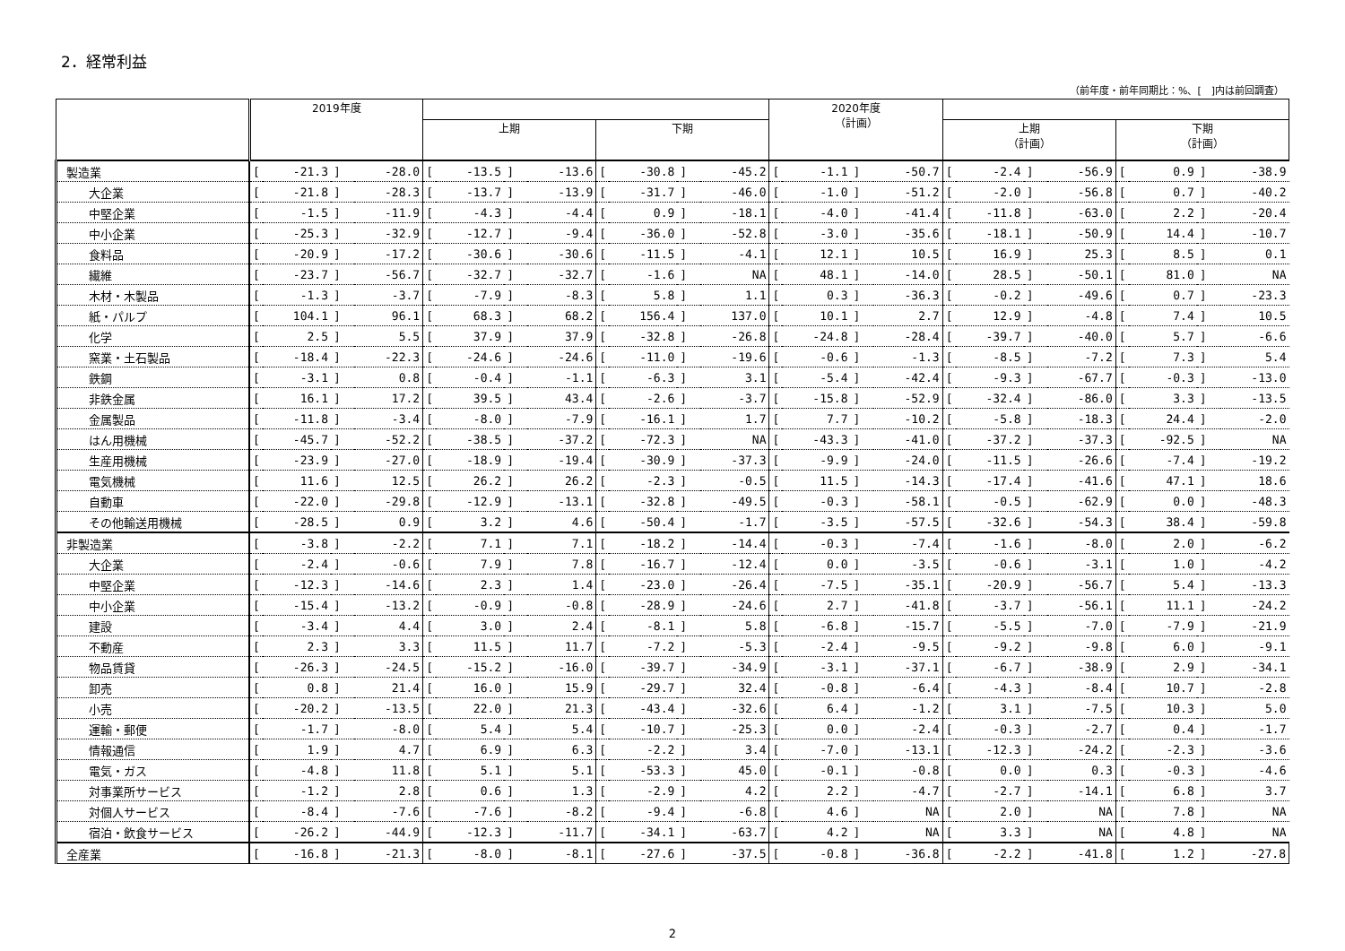2．経常利益
（前年度・前年同期比：%、[　]内は前回調査）
| | 2019年度 | | | | | | | | | | | | 2020年度 （計画） | | | | | | | | | | | |
| --- | --- | --- | --- | --- | --- | --- | --- | --- | --- | --- | --- | --- | --- | --- | --- | --- | --- | --- | --- | --- | --- | --- | --- | --- |
| | | | | | 上期 | | | | 下期 | | | | | | | | 上期 （計画） | | | | 下期 （計画） | | | |
| 製造業 | [ | -21.3 | ] | -28.0 | [ | -13.5 | ] | -13.6 | [ | -30.8 | ] | -45.2 | [ | -1.1 | ] | -50.7 | [ | -2.4 | ] | -56.9 | [ | 0.9 | ] | -38.9 |
| 大企業 | [ | -21.8 | ] | -28.3 | [ | -13.7 | ] | -13.9 | [ | -31.7 | ] | -46.0 | [ | -1.0 | ] | -51.2 | [ | -2.0 | ] | -56.8 | [ | 0.7 | ] | -40.2 |
| 中堅企業 | [ | -1.5 | ] | -11.9 | [ | -4.3 | ] | -4.4 | [ | 0.9 | ] | -18.1 | [ | -4.0 | ] | -41.4 | [ | -11.8 | ] | -63.0 | [ | 2.2 | ] | -20.4 |
| 中小企業 | [ | -25.3 | ] | -32.9 | [ | -12.7 | ] | -9.4 | [ | -36.0 | ] | -52.8 | [ | -3.0 | ] | -35.6 | [ | -18.1 | ] | -50.9 | [ | 14.4 | ] | -10.7 |
| 食料品 | [ | -20.9 | ] | -17.2 | [ | -30.6 | ] | -30.6 | [ | -11.5 | ] | -4.1 | [ | 12.1 | ] | 10.5 | [ | 16.9 | ] | 25.3 | [ | 8.5 | ] | 0.1 |
| 繊維 | [ | -23.7 | ] | -56.7 | [ | -32.7 | ] | -32.7 | [ | -1.6 | ] | NA | [ | 48.1 | ] | -14.0 | [ | 28.5 | ] | -50.1 | [ | 81.0 | ] | NA |
| 木材・木製品 | [ | -1.3 | ] | -3.7 | [ | -7.9 | ] | -8.3 | [ | 5.8 | ] | 1.1 | [ | 0.3 | ] | -36.3 | [ | -0.2 | ] | -49.6 | [ | 0.7 | ] | -23.3 |
| 紙・パルプ | [ | 104.1 | ] | 96.1 | [ | 68.3 | ] | 68.2 | [ | 156.4 | ] | 137.0 | [ | 10.1 | ] | 2.7 | [ | 12.9 | ] | -4.8 | [ | 7.4 | ] | 10.5 |
| 化学 | [ | 2.5 | ] | 5.5 | [ | 37.9 | ] | 37.9 | [ | -32.8 | ] | -26.8 | [ | -24.8 | ] | -28.4 | [ | -39.7 | ] | -40.0 | [ | 5.7 | ] | -6.6 |
| 窯業・土石製品 | [ | -18.4 | ] | -22.3 | [ | -24.6 | ] | -24.6 | [ | -11.0 | ] | -19.6 | [ | -0.6 | ] | -1.3 | [ | -8.5 | ] | -7.2 | [ | 7.3 | ] | 5.4 |
| 鉄鋼 | [ | -3.1 | ] | 0.8 | [ | -0.4 | ] | -1.1 | [ | -6.3 | ] | 3.1 | [ | -5.4 | ] | -42.4 | [ | -9.3 | ] | -67.7 | [ | -0.3 | ] | -13.0 |
| 非鉄金属 | [ | 16.1 | ] | 17.2 | [ | 39.5 | ] | 43.4 | [ | -2.6 | ] | -3.7 | [ | -15.8 | ] | -52.9 | [ | -32.4 | ] | -86.0 | [ | 3.3 | ] | -13.5 |
| 金属製品 | [ | -11.8 | ] | -3.4 | [ | -8.0 | ] | -7.9 | [ | -16.1 | ] | 1.7 | [ | 7.7 | ] | -10.2 | [ | -5.8 | ] | -18.3 | [ | 24.4 | ] | -2.0 |
| はん用機械 | [ | -45.7 | ] | -52.2 | [ | -38.5 | ] | -37.2 | [ | -72.3 | ] | NA | [ | -43.3 | ] | -41.0 | [ | -37.2 | ] | -37.3 | [ | -92.5 | ] | NA |
| 生産用機械 | [ | -23.9 | ] | -27.0 | [ | -18.9 | ] | -19.4 | [ | -30.9 | ] | -37.3 | [ | -9.9 | ] | -24.0 | [ | -11.5 | ] | -26.6 | [ | -7.4 | ] | -19.2 |
| 電気機械 | [ | 11.6 | ] | 12.5 | [ | 26.2 | ] | 26.2 | [ | -2.3 | ] | -0.5 | [ | 11.5 | ] | -14.3 | [ | -17.4 | ] | -41.6 | [ | 47.1 | ] | 18.6 |
| 自動車 | [ | -22.0 | ] | -29.8 | [ | -12.9 | ] | -13.1 | [ | -32.8 | ] | -49.5 | [ | -0.3 | ] | -58.1 | [ | -0.5 | ] | -62.9 | [ | 0.0 | ] | -48.3 |
| その他輸送用機械 | [ | -28.5 | ] | 0.9 | [ | 3.2 | ] | 4.6 | [ | -50.4 | ] | -1.7 | [ | -3.5 | ] | -57.5 | [ | -32.6 | ] | -54.3 | [ | 38.4 | ] | -59.8 |
| 非製造業 | [ | -3.8 | ] | -2.2 | [ | 7.1 | ] | 7.1 | [ | -18.2 | ] | -14.4 | [ | -0.3 | ] | -7.4 | [ | -1.6 | ] | -8.0 | [ | 2.0 | ] | -6.2 |
| 大企業 | [ | -2.4 | ] | -0.6 | [ | 7.9 | ] | 7.8 | [ | -16.7 | ] | -12.4 | [ | 0.0 | ] | -3.5 | [ | -0.6 | ] | -3.1 | [ | 1.0 | ] | -4.2 |
| 中堅企業 | [ | -12.3 | ] | -14.6 | [ | 2.3 | ] | 1.4 | [ | -23.0 | ] | -26.4 | [ | -7.5 | ] | -35.1 | [ | -20.9 | ] | -56.7 | [ | 5.4 | ] | -13.3 |
| 中小企業 | [ | -15.4 | ] | -13.2 | [ | -0.9 | ] | -0.8 | [ | -28.9 | ] | -24.6 | [ | 2.7 | ] | -41.8 | [ | -3.7 | ] | -56.1 | [ | 11.1 | ] | -24.2 |
| 建設 | [ | -3.4 | ] | 4.4 | [ | 3.0 | ] | 2.4 | [ | -8.1 | ] | 5.8 | [ | -6.8 | ] | -15.7 | [ | -5.5 | ] | -7.0 | [ | -7.9 | ] | -21.9 |
| 不動産 | [ | 2.3 | ] | 3.3 | [ | 11.5 | ] | 11.7 | [ | -7.2 | ] | -5.3 | [ | -2.4 | ] | -9.5 | [ | -9.2 | ] | -9.8 | [ | 6.0 | ] | -9.1 |
| 物品賃貸 | [ | -26.3 | ] | -24.5 | [ | -15.2 | ] | -16.0 | [ | -39.7 | ] | -34.9 | [ | -3.1 | ] | -37.1 | [ | -6.7 | ] | -38.9 | [ | 2.9 | ] | -34.1 |
| 卸売 | [ | 0.8 | ] | 21.4 | [ | 16.0 | ] | 15.9 | [ | -29.7 | ] | 32.4 | [ | -0.8 | ] | -6.4 | [ | -4.3 | ] | -8.4 | [ | 10.7 | ] | -2.8 |
| 小売 | [ | -20.2 | ] | -13.5 | [ | 22.0 | ] | 21.3 | [ | -43.4 | ] | -32.6 | [ | 6.4 | ] | -1.2 | [ | 3.1 | ] | -7.5 | [ | 10.3 | ] | 5.0 |
| 運輸・郵便 | [ | -1.7 | ] | -8.0 | [ | 5.4 | ] | 5.4 | [ | -10.7 | ] | -25.3 | [ | 0.0 | ] | -2.4 | [ | -0.3 | ] | -2.7 | [ | 0.4 | ] | -1.7 |
| 情報通信 | [ | 1.9 | ] | 4.7 | [ | 6.9 | ] | 6.3 | [ | -2.2 | ] | 3.4 | [ | -7.0 | ] | -13.1 | [ | -12.3 | ] | -24.2 | [ | -2.3 | ] | -3.6 |
| 電気・ガス | [ | -4.8 | ] | 11.8 | [ | 5.1 | ] | 5.1 | [ | -53.3 | ] | 45.0 | [ | -0.1 | ] | -0.8 | [ | 0.0 | ] | 0.3 | [ | -0.3 | ] | -4.6 |
| 対事業所サービス | [ | -1.2 | ] | 2.8 | [ | 0.6 | ] | 1.3 | [ | -2.9 | ] | 4.2 | [ | 2.2 | ] | -4.7 | [ | -2.7 | ] | -14.1 | [ | 6.8 | ] | 3.7 |
| 対個人サービス | [ | -8.4 | ] | -7.6 | [ | -7.6 | ] | -8.2 | [ | -9.4 | ] | -6.8 | [ | 4.6 | ] | NA | [ | 2.0 | ] | NA | [ | 7.8 | ] | NA |
| 宿泊・飲食サービス | [ | -26.2 | ] | -44.9 | [ | -12.3 | ] | -11.7 | [ | -34.1 | ] | -63.7 | [ | 4.2 | ] | NA | [ | 3.3 | ] | NA | [ | 4.8 | ] | NA |
| 全産業 | [ | -16.8 | ] | -21.3 | [ | -8.0 | ] | -8.1 | [ | -27.6 | ] | -37.5 | [ | -0.8 | ] | -36.8 | [ | -2.2 | ] | -41.8 | [ | 1.2 | ] | -27.8 |
2